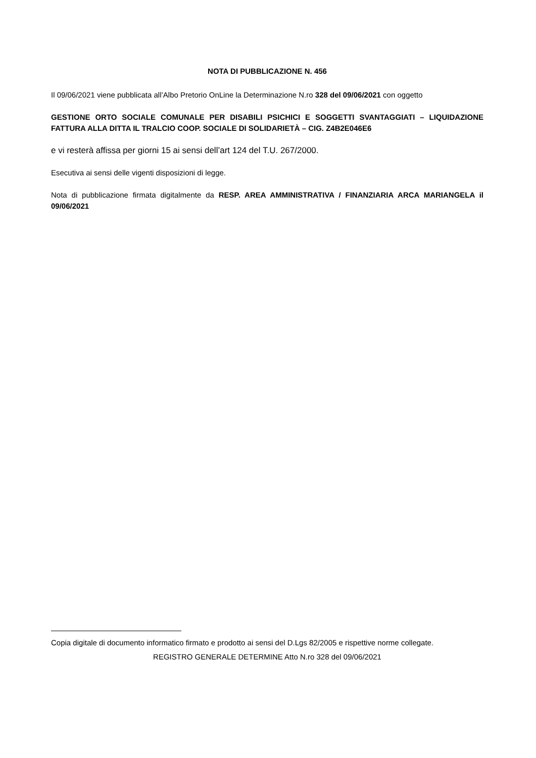NOTA DI PUBBLICAZIONE N. 456
Il 09/06/2021 viene pubblicata all’Albo Pretorio OnLine la Determinazione N.ro 328 del 09/06/2021 con oggetto
GESTIONE ORTO SOCIALE COMUNALE PER DISABILI PSICHICI E SOGGETTI SVANTAGGIATI – LIQUIDAZIONE FATTURA ALLA DITTA IL TRALCIO COOP. SOCIALE DI SOLIDARIETÀ – CIG. Z4B2E046E6
e vi resterà affissa per giorni 15 ai sensi dell’art 124 del T.U. 267/2000.
Esecutiva ai sensi delle vigenti disposizioni di legge.
Nota di pubblicazione firmata digitalmente da RESP. AREA AMMINISTRATIVA / FINANZIARIA ARCA MARIANGELA il 09/06/2021
Copia digitale di documento informatico firmato e prodotto ai sensi del D.Lgs 82/2005 e rispettive norme collegate.
REGISTRO GENERALE DETERMINE Atto N.ro 328 del 09/06/2021